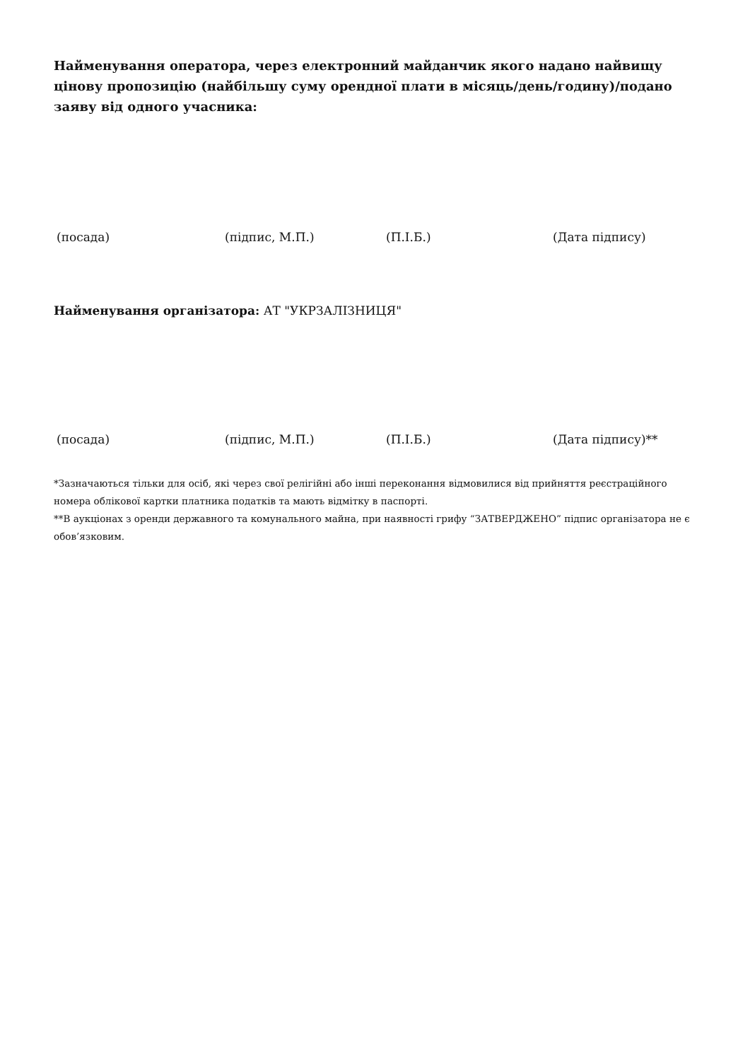Найменування оператора, через електронний майданчик якого надано найвищу цінову пропозицію (найбільшу суму орендної плати в місяць/день/годину)/подано заяву від одного учасника:
(посада) (підпис, М.П.) (П.І.Б.) (Дата підпису)
Найменування організатора: АТ "УКРЗАЛІЗНИЦЯ"
(посада) (підпис, М.П.) (П.І.Б.) (Дата підпису)**
*Зазначаються тільки для осіб, які через свої релігійні або інші переконання відмовилися від прийняття реєстраційного номера облікової картки платника податків та мають відмітку в паспорті.
**В аукціонах з оренди державного та комунального майна, при наявності грифу “ЗАТВЕРДЖЕНО” підпис організатора не є обов’язковим.